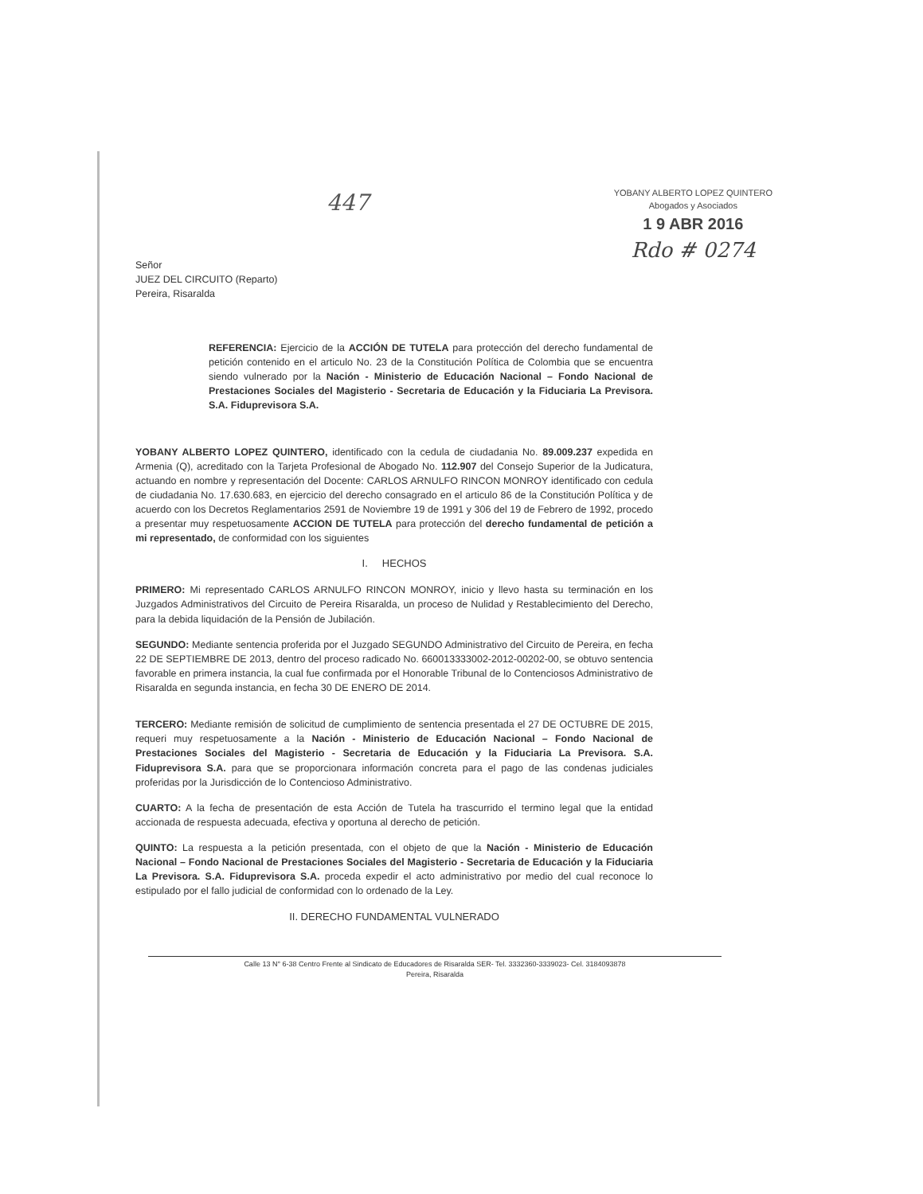447
YOBANY ALBERTO LOPEZ QUINTERO
Abogados y Asociados
1 9 ABR 2016
Rdo # 0274
Señor
JUEZ DEL CIRCUITO (Reparto)
Pereira, Risaralda
REFERENCIA: Ejercicio de la ACCIÓN DE TUTELA para protección del derecho fundamental de petición contenido en el articulo No. 23 de la Constitución Política de Colombia que se encuentra siendo vulnerado por la Nación - Ministerio de Educación Nacional – Fondo Nacional de Prestaciones Sociales del Magisterio - Secretaria de Educación y la Fiduciaria La Previsora. S.A. Fiduprevisora S.A.
YOBANY ALBERTO LOPEZ QUINTERO, identificado con la cedula de ciudadania No. 89.009.237 expedida en Armenia (Q), acreditado con la Tarjeta Profesional de Abogado No. 112.907 del Consejo Superior de la Judicatura, actuando en nombre y representación del Docente: CARLOS ARNULFO RINCON MONROY identificado con cedula de ciudadania No. 17.630.683, en ejercicio del derecho consagrado en el articulo 86 de la Constitución Política y de acuerdo con los Decretos Reglamentarios 2591 de Noviembre 19 de 1991 y 306 del 19 de Febrero de 1992, procedo a presentar muy respetuosamente ACCION DE TUTELA para protección del derecho fundamental de petición a mi representado, de conformidad con los siguientes
I. HECHOS
PRIMERO: Mi representado CARLOS ARNULFO RINCON MONROY, inicio y llevo hasta su terminación en los Juzgados Administrativos del Circuito de Pereira Risaralda, un proceso de Nulidad y Restablecimiento del Derecho, para la debida liquidación de la Pensión de Jubilación.
SEGUNDO: Mediante sentencia proferida por el Juzgado SEGUNDO Administrativo del Circuito de Pereira, en fecha 22 DE SEPTIEMBRE DE 2013, dentro del proceso radicado No. 660013333002-2012-00202-00, se obtuvo sentencia favorable en primera instancia, la cual fue confirmada por el Honorable Tribunal de lo Contenciosos Administrativo de Risaralda en segunda instancia, en fecha 30 DE ENERO DE 2014.
TERCERO: Mediante remisión de solicitud de cumplimiento de sentencia presentada el 27 DE OCTUBRE DE 2015, requeri muy respetuosamente a la Nación - Ministerio de Educación Nacional – Fondo Nacional de Prestaciones Sociales del Magisterio - Secretaria de Educación y la Fiduciaria La Previsora. S.A. Fiduprevisora S.A. para que se proporcionara información concreta para el pago de las condenas judiciales proferidas por la Jurisdicción de lo Contencioso Administrativo.
CUARTO: A la fecha de presentación de esta Acción de Tutela ha trascurrido el termino legal que la entidad accionada de respuesta adecuada, efectiva y oportuna al derecho de petición.
QUINTO: La respuesta a la petición presentada, con el objeto de que la Nación - Ministerio de Educación Nacional – Fondo Nacional de Prestaciones Sociales del Magisterio - Secretaria de Educación y la Fiduciaria La Previsora. S.A. Fiduprevisora S.A. proceda expedir el acto administrativo por medio del cual reconoce lo estipulado por el fallo judicial de conformidad con lo ordenado de la Ley.
II. DERECHO FUNDAMENTAL VULNERADO
Calle 13 N° 6-38 Centro Frente al Sindicato de Educadores de Risaralda SER- Tel. 3332360-3339023- Cel. 3184093878
Pereira, Risaralda